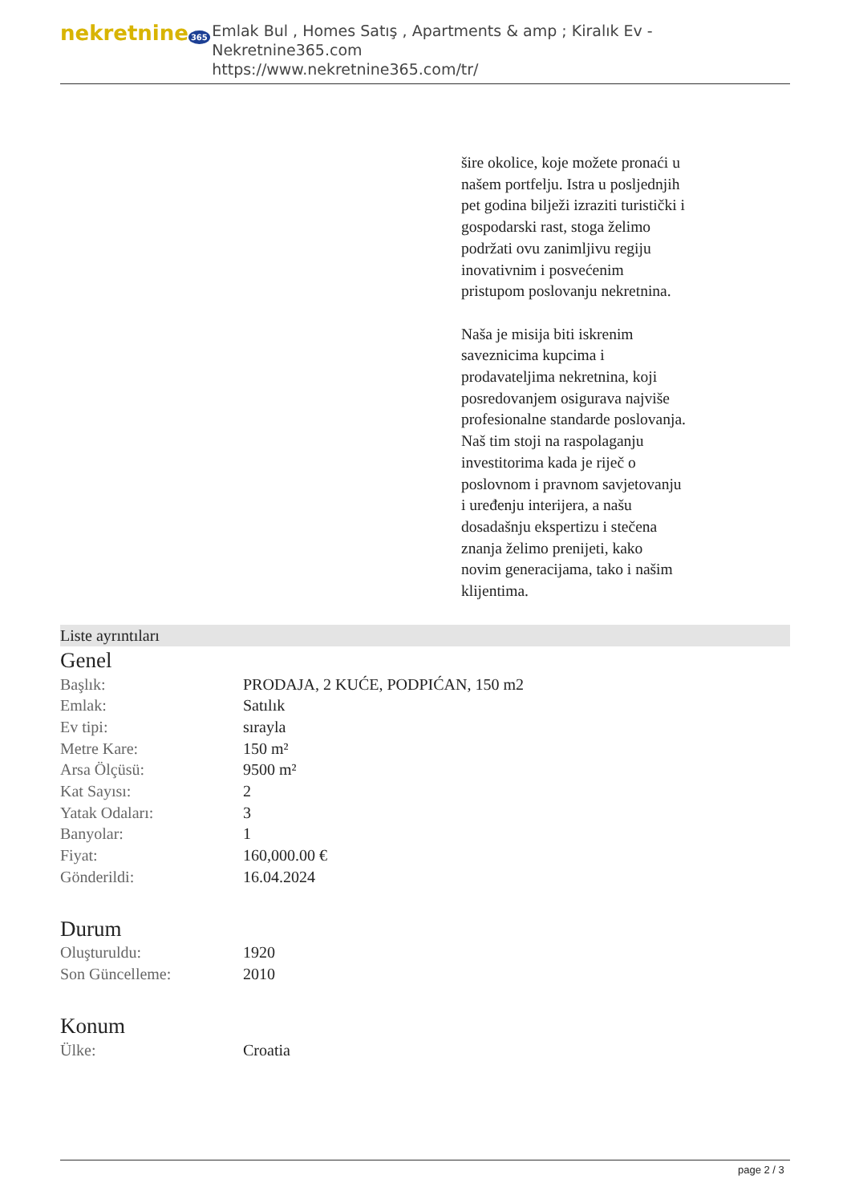nekretnine 365
Emlak Bul , Homes Satış , Apartments & amp ; Kiralık Ev - Nekretnine365.com
https://www.nekretnine365.com/tr/
šire okolice, koje možete pronaći u našem portfelju. Istra u posljednjih pet godina bilježi izraziti turistički i gospodarski rast, stoga želimo podržati ovu zanimljivu regiju inovativnim i posvećenim pristupom poslovanju nekretnina.
Naša je misija biti iskrenim saveznicima kupcima i prodavateljima nekretnina, koji posredovanjem osigurava najviše profesionalne standarde poslovanja.
Naš tim stoji na raspolaganju investitorima kada je riječ o poslovnom i pravnom savjetovanju i uređenju interijera, a našu dosadašnju ekspertizu i stečena znanja želimo prenijeti, kako novim generacijama, tako i našim klijentima.
Liste ayrıntıları
Genel
| Başlık: | PRODAJA, 2 KUĆE, PODPIĆAN, 150 m2 |
| Emlak: | Satılık |
| Ev tipi: | sırayla |
| Metre Kare: | 150 m² |
| Arsa Ölçüsü: | 9500 m² |
| Kat Sayısı: | 2 |
| Yatak Odaları: | 3 |
| Banyolar: | 1 |
| Fiyat: | 160,000.00 € |
| Gönderildi: | 16.04.2024 |
Durum
| Oluşturuldu: | 1920 |
| Son Güncelleme: | 2010 |
Konum
| Ülke: | Croatia |
page 2 / 3